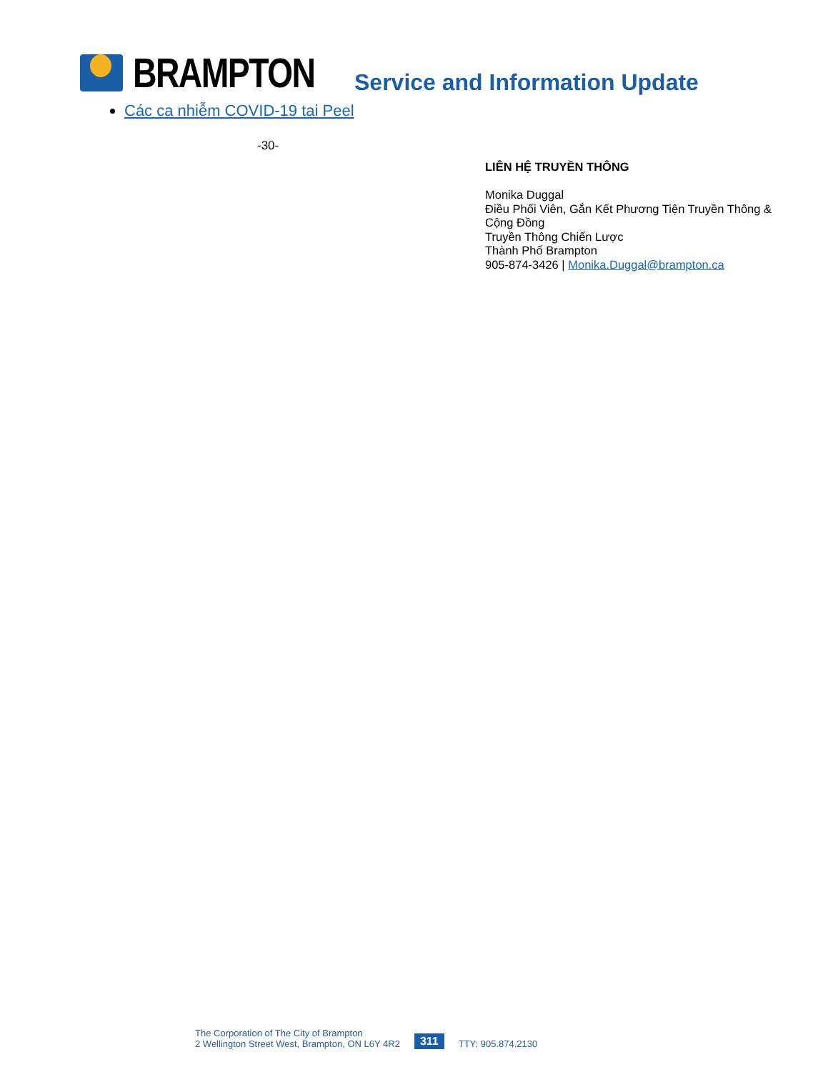BRAMPTON
Service and Information Update
Các ca nhiễm COVID-19 tai Peel
-30-
LIÊN HỆ TRUYỀN THÔNG
Monika Duggal
Điều Phối Viên, Gắn Kết Phương Tiện Truyền Thông & Cộng Đồng
Truyền Thông Chiến Lược
Thành Phố Brampton
905-874-3426 | Monika.Duggal@brampton.ca
The Corporation of The City of Brampton
2 Wellington Street West, Brampton, ON L6Y 4R2
311
TTY: 905.874.2130